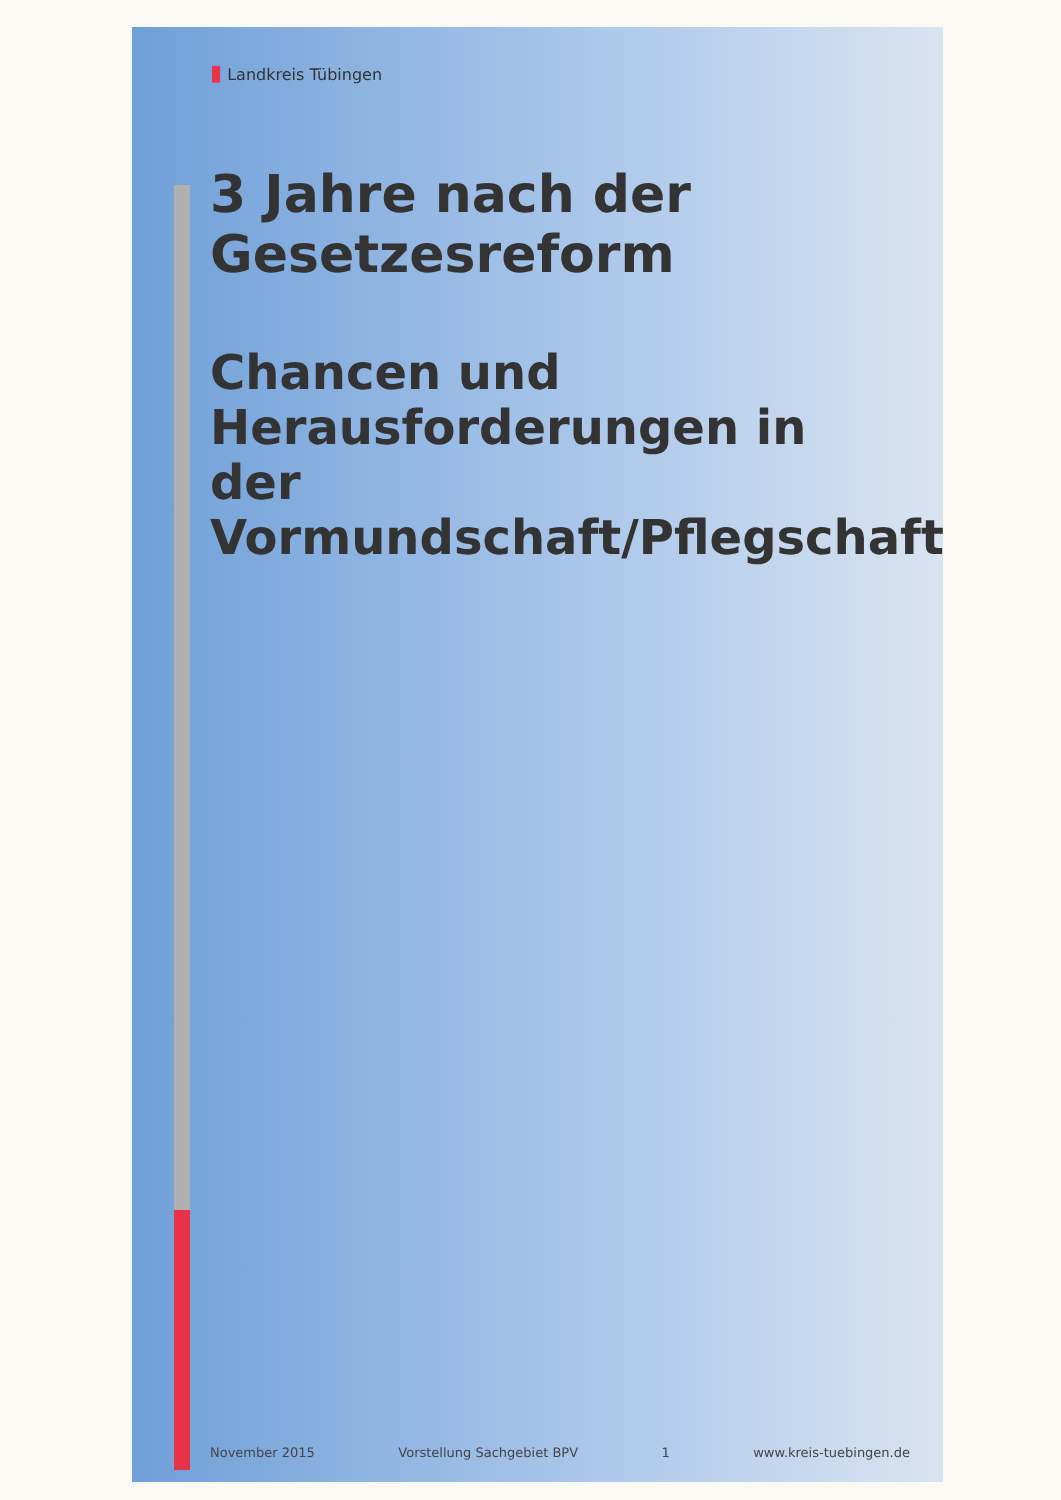▮ Landkreis Tübingen
3 Jahre nach der Gesetzesreform
Chancen und Herausforderungen in der Vormundschaft/Pflegschaft
November 2015 Vorstellung Sachgebiet BPV 1 www.kreis-tuebingen.de